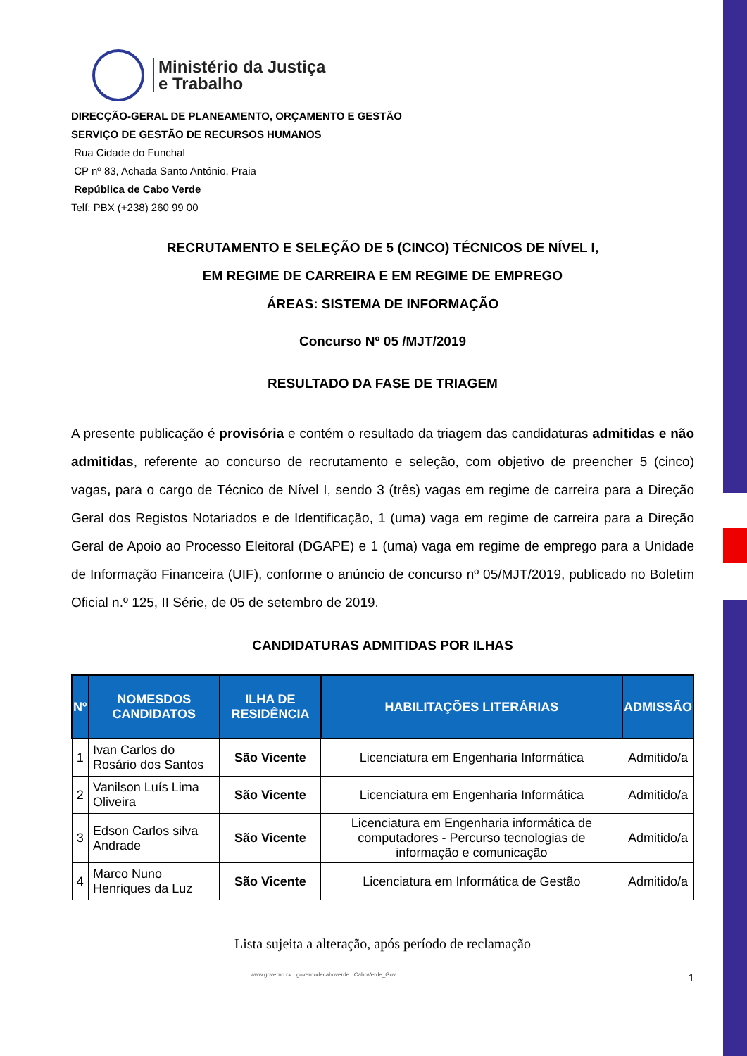Ministério da Justiça
e Trabalho
DIRECÇÃO-GERAL DE PLANEAMENTO, ORÇAMENTO E GESTÃO
SERVIÇO DE GESTÃO DE RECURSOS HUMANOS
Rua Cidade do Funchal
CP nº 83, Achada Santo António, Praia
República de Cabo Verde
Telf: PBX (+238) 260 99 00
RECRUTAMENTO E SELEÇÃO DE 5 (CINCO) TÉCNICOS DE NÍVEL I,
EM REGIME DE CARREIRA E EM REGIME DE EMPREGO
ÁREAS: SISTEMA DE INFORMAÇÃO
Concurso Nº 05 /MJT/2019
RESULTADO DA FASE DE TRIAGEM
A presente publicação é provisória e contém o resultado da triagem das candidaturas admitidas e não admitidas, referente ao concurso de recrutamento e seleção, com objetivo de preencher 5 (cinco) vagas, para o cargo de Técnico de Nível I, sendo 3 (três) vagas em regime de carreira para a Direção Geral dos Registos Notariados e de Identificação, 1 (uma) vaga em regime de carreira para a Direção Geral de Apoio ao Processo Eleitoral (DGAPE) e 1 (uma) vaga em regime de emprego para a Unidade de Informação Financeira (UIF), conforme o anúncio de concurso nº 05/MJT/2019, publicado no Boletim Oficial n.º 125, II Série, de 05 de setembro de 2019.
CANDIDATURAS ADMITIDAS POR ILHAS
| Nº | NOMESDOS CANDIDATOS | ILHA DE RESIDÊNCIA | HABILITAÇÕES LITERÁRIAS | ADMISSÃO |
| --- | --- | --- | --- | --- |
| 1 | Ivan Carlos do Rosário dos Santos | São Vicente | Licenciatura em Engenharia Informática | Admitido/a |
| 2 | Vanilson Luís Lima Oliveira | São Vicente | Licenciatura em Engenharia Informática | Admitido/a |
| 3 | Edson Carlos silva Andrade | São Vicente | Licenciatura em Engenharia informática de computadores - Percurso tecnologias de informação e comunicação | Admitido/a |
| 4 | Marco Nuno Henriques da Luz | São Vicente | Licenciatura em Informática de Gestão | Admitido/a |
Lista sujeita a alteração, após período de reclamação
www.governo.cv governodecaboverde CaboVerde_Gov 1